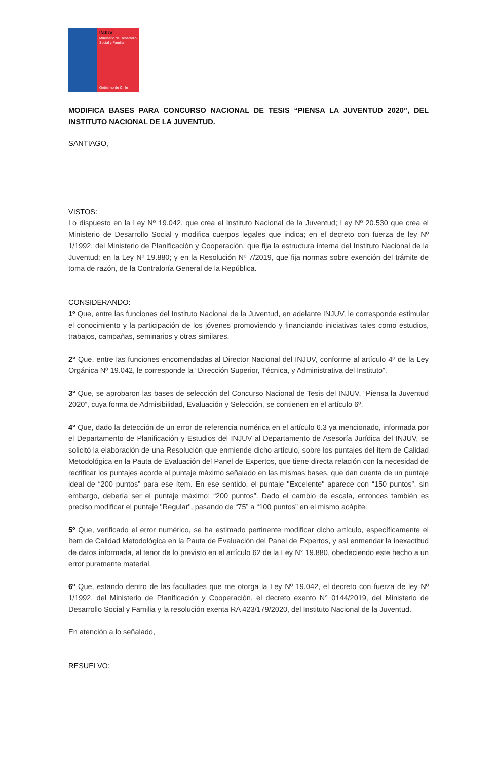INJUV
Ministerio de Desarrollo Social y Familia
Gobierno de Chile
MODIFICA BASES PARA CONCURSO NACIONAL DE TESIS “PIENSA LA JUVENTUD 2020”, DEL INSTITUTO NACIONAL DE LA JUVENTUD.
SANTIAGO,
VISTOS:
Lo dispuesto en la Ley Nº 19.042, que crea el Instituto Nacional de la Juventud; Ley Nº 20.530 que crea el Ministerio de Desarrollo Social y modifica cuerpos legales que indica; en el decreto con fuerza de ley Nº 1/1992, del Ministerio de Planificación y Cooperación, que fija la estructura interna del Instituto Nacional de la Juventud; en la Ley Nº 19.880; y en la Resolución Nº 7/2019, que fija normas sobre exención del trámite de toma de razón, de la Contraloría General de la República.
CONSIDERANDO:
1º Que, entre las funciones del Instituto Nacional de la Juventud, en adelante INJUV, le corresponde estimular el conocimiento y la participación de los jóvenes promoviendo y financiando iniciativas tales como estudios, trabajos, campañas, seminarios y otras similares.
2° Que, entre las funciones encomendadas al Director Nacional del INJUV, conforme al artículo 4º de la Ley Orgánica Nº 19.042, le corresponde la “Dirección Superior, Técnica, y Administrativa del Instituto”.
3° Que, se aprobaron las bases de selección del Concurso Nacional de Tesis del INJUV, “Piensa la Juventud 2020”, cuya forma de Admisibilidad, Evaluación y Selección, se contienen en el artículo 6º.
4° Que, dado la detección de un error de referencia numérica en el artículo 6.3 ya mencionado, informada por el Departamento de Planificación y Estudios del INJUV al Departamento de Asesoría Jurídica del INJUV, se solicitó la elaboración de una Resolución que enmiende dicho artículo, sobre los puntajes del ítem de Calidad Metodológica en la Pauta de Evaluación del Panel de Expertos, que tiene directa relación con la necesidad de rectificar los puntajes acorde al puntaje máximo señalado en las mismas bases, que dan cuenta de un puntaje ideal de “200 puntos” para ese ítem. En ese sentido, el puntaje "Excelente" aparece con “150 puntos”, sin embargo, debería ser el puntaje máximo: “200 puntos”. Dado el cambio de escala, entonces también es preciso modificar el puntaje "Regular", pasando de “75” a “100 puntos” en el mismo acápite.
5º Que, verificado el error numérico, se ha estimado pertinente modificar dicho artículo, específicamente el ítem de Calidad Metodológica en la Pauta de Evaluación del Panel de Expertos, y así enmendar la inexactitud de datos informada, al tenor de lo previsto en el artículo 62 de la Ley N° 19.880, obedeciendo este hecho a un error puramente material.
6º Que, estando dentro de las facultades que me otorga la Ley Nº 19.042, el decreto con fuerza de ley Nº 1/1992, del Ministerio de Planificación y Cooperación, el decreto exento N° 0144/2019, del Ministerio de Desarrollo Social y Familia y la resolución exenta RA 423/179/2020, del Instituto Nacional de la Juventud.
En atención a lo señalado,
RESUELVO: